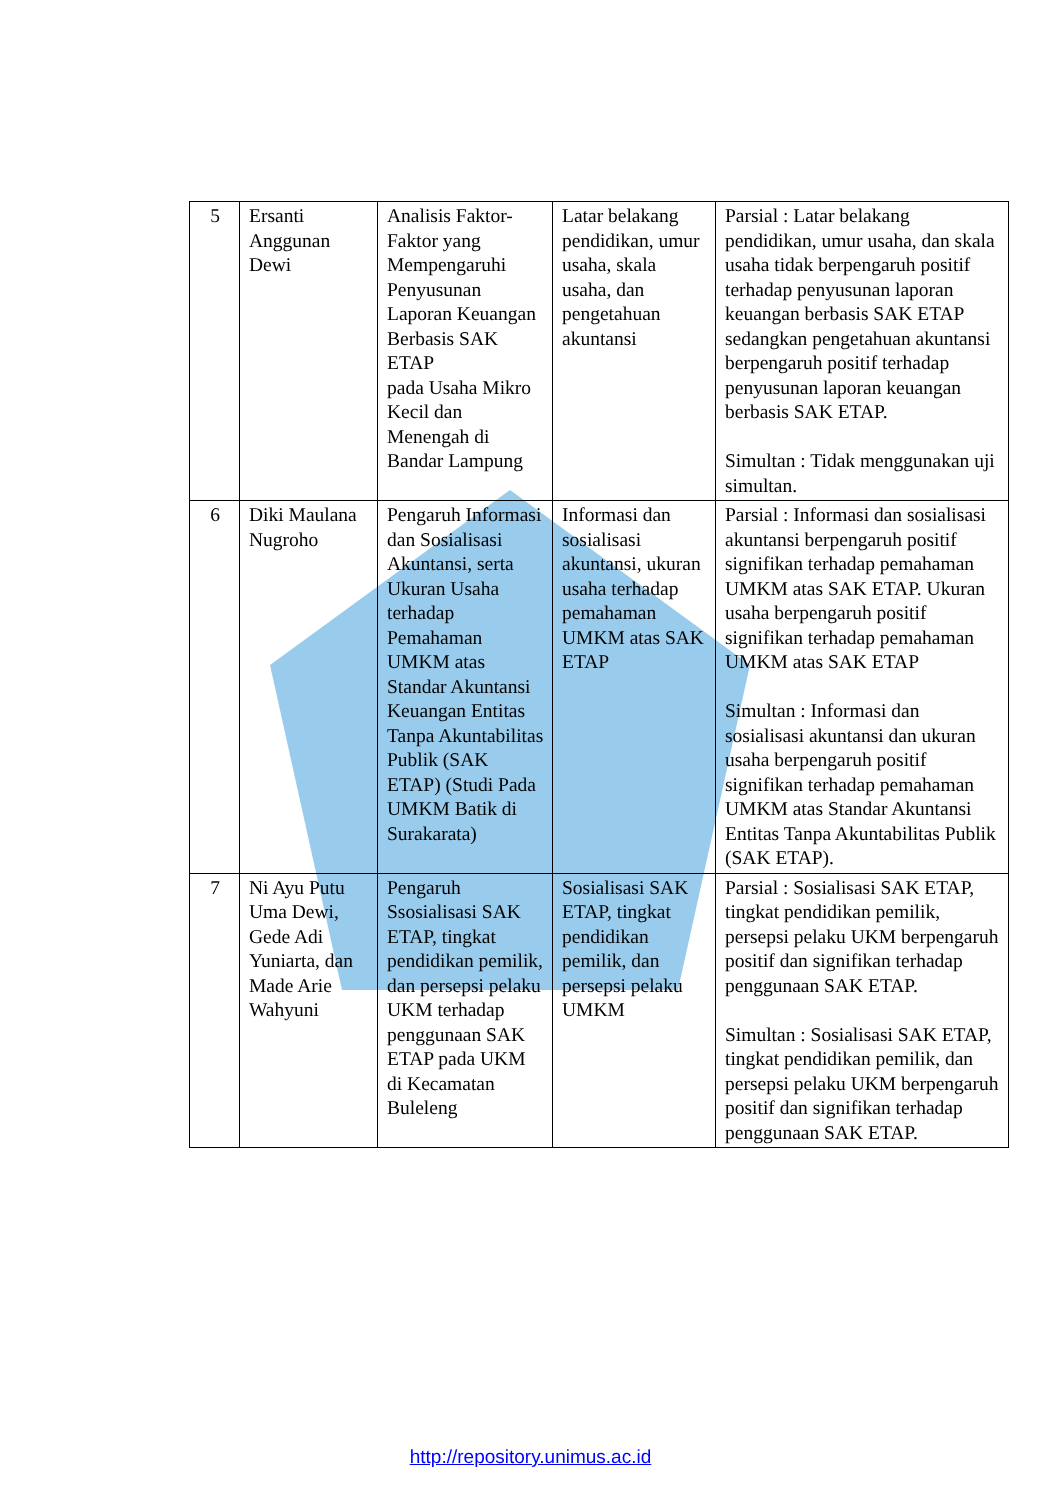| 5 | Ersanti Anggunan Dewi | Analisis Faktor-Faktor yang Mempengaruhi Penyusunan Laporan Keuangan Berbasis SAK ETAP pada Usaha Mikro Kecil dan Menengah di Bandar Lampung | Latar belakang pendidikan, umur usaha, skala usaha, dan pengetahuan akuntansi | Parsial : Latar belakang pendidikan, umur usaha, dan skala usaha tidak berpengaruh positif terhadap penyusunan laporan keuangan berbasis SAK ETAP sedangkan pengetahuan akuntansi berpengaruh positif terhadap penyusunan laporan keuangan berbasis SAK ETAP. Simultan : Tidak menggunakan uji simultan. |
| 6 | Diki Maulana Nugroho | Pengaruh Informasi dan Sosialisasi Akuntansi, serta Ukuran Usaha terhadap Pemahaman UMKM atas Standar Akuntansi Keuangan Entitas Tanpa Akuntabilitas Publik (SAK ETAP) (Studi Pada UMKM Batik di Surakarata) | Informasi dan sosialisasi akuntansi, ukuran usaha terhadap pemahaman UMKM atas SAK ETAP | Parsial : Informasi dan sosialisasi akuntansi berpengaruh positif signifikan terhadap pemahaman UMKM atas SAK ETAP. Ukuran usaha berpengaruh positif signifikan terhadap pemahaman UMKM atas SAK ETAP Simultan : Informasi dan sosialisasi akuntansi dan ukuran usaha berpengaruh positif signifikan terhadap pemahaman UMKM atas Standar Akuntansi Entitas Tanpa Akuntabilitas Publik (SAK ETAP). |
| 7 | Ni Ayu Putu Uma Dewi, Gede Adi Yuniarta, dan Made Arie Wahyuni | Pengaruh Ssosialisasi SAK ETAP, tingkat pendidikan pemilik, dan persepsi pelaku UKM terhadap penggunaan SAK ETAP pada UKM di Kecamatan Buleleng | Sosialisasi SAK ETAP, tingkat pendidikan pemilik, dan persepsi pelaku UMKM | Parsial : Sosialisasi SAK ETAP, tingkat pendidikan pemilik, persepsi pelaku UKM berpengaruh positif dan signifikan terhadap penggunaan SAK ETAP. Simultan : Sosialisasi SAK ETAP, tingkat pendidikan pemilik, dan persepsi pelaku UKM berpengaruh positif dan signifikan terhadap penggunaan SAK ETAP. |
http://repository.unimus.ac.id